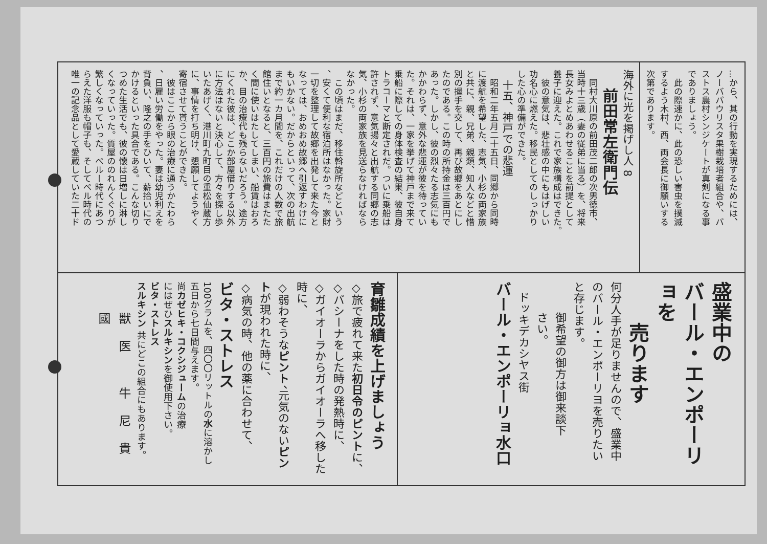…から、其の行動を実現するためには、
ノーバパウリスタ果樹栽培者組合や、バ
ストス農村シンジケートが真剣になる事
でありましょう。
　此の際速かに、此の恐しい害虫を撲滅
するよう木村、西、両会長に御願いする
次第であります。
海外に光を掲げし人 8
前田常左衛門伝
　同村大川原の前田茂二郎の次男徳市、
当時十三歳（妻の従弟に当る）を、将来
長女みよとめあわせることを前提として
養子に迎えた。これで家族構成はできた。
　彼の意気は、悲壮感の中にもはげしい
功名心に燃えた。移民としてのしっかり
した心の準備ができた。
十五、神戸での悲運
　昭和二年五月二十五日、同郷から同時
に渡航を希望した、志気、小杉の両家族
と共に、親、兄弟、親類、知人などと惜
別の握手を交して、再び故郷をあとにし
たのである。この時の所持金は三百円で
あった。しかし、彼の烈々たる志気にも
かかわらず、意外な悲運が彼を待ってい
た。それは、一家を挙げて神戸まで来て
乗船に際しての身体検査の結果、彼自身
トラコーマと断定されだ。ついに乗船は
許されず、意気揚々と出航する同郷の志
気、小杉の両家族を見送らなければなら
なかった。
　この頃はまだ、移住斡旋所などという
、安くて便利な宿泊所はなかった。家財
一切を整理して故郷を出発して来た今と
なっては、おめおめ故郷へ引返すわけに
もいかない。だからといって、次の出航
まで約一カ月間を、これだけの人数で旅
館住いとなると、三百円の旅費はまたた
く間に使いはたしてしまい、船賃はおろ
か、目の治療代も残らないだろう。途方
にくれた彼は、どこか部屋借りする以外
に方法はないと決心して、方々を探し歩
いたあげく、港川町九町目の重松仙蔵方
に、事情を打ち明け、懇願してようやく
寄宿させて貰うことができた。
　彼はここから眼の治療に通うかたわら
、日雇い労働をやった。妻は幼児利えを
背負い、隆之の手をひいて、薪拾いにで
かけるといった具合である。こんな切り
つめた生活でも、彼の懐は日増しに淋し
くなっていった。質屋ののれんくぐりが
繁しくなっていった。ペルー時代にあつ
らえた洋服も帽子も、そしてペル時代の
唯一の記念品として愛蔵していた二十ド
盛業中の
バール・エンポーリョを
売ります
何分人手が足りませんので、盛業中
のバール・エンポーリヨを売りたい
と存じます。
御希望の御方は御来談下
さい。
ドッキデカシヤス街
バール・エンポーリョ水口
育雛成績を上げましょう
◇旅で疲れて来た初日令のピントに、
◇バシーナをした時の発熱時に、
◇ガイオーラからガイオーラへ移した
時に、
◇弱わそうなピント、元気のないピン
トが現われた時に、
◇病気の時、他の薬に合わせて、
ビタ・ストレス
100グラムを、四〇〇リットルの水に溶かし
五日から七日間与えます。
尚カゼヒキ・コクシジュームの治療
にはぜひスルキシンを御使用下さい。
ビタ・ストレス
スルキシン 共にどこの組合にもあります。
獣医 牛尼貴國